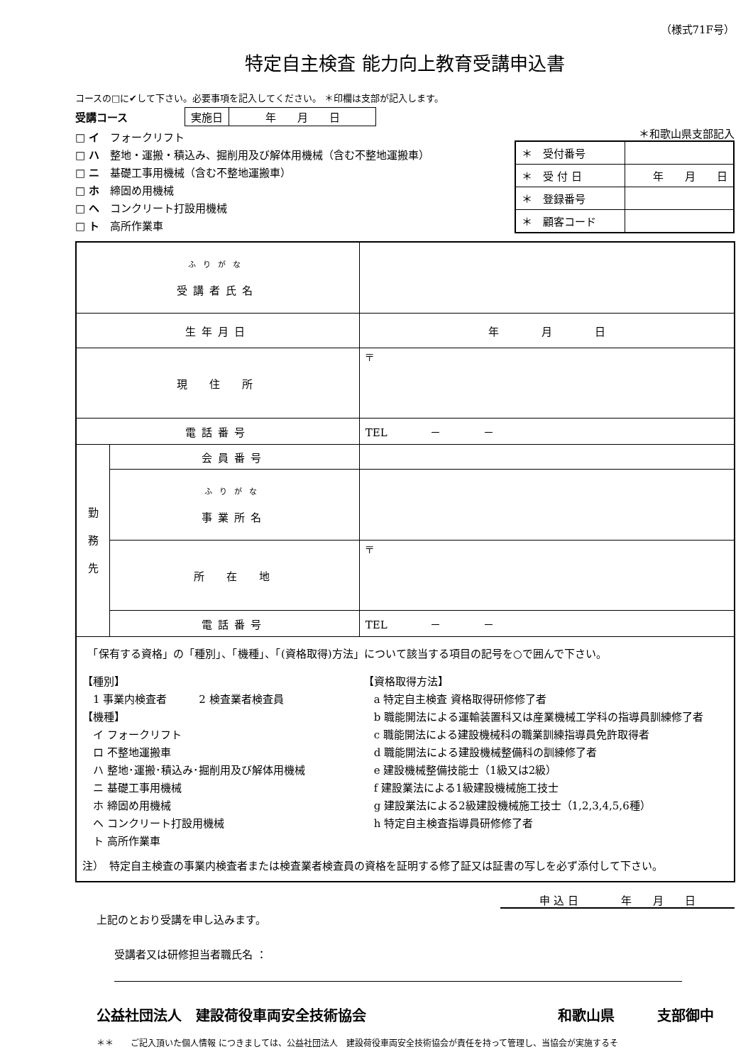（様式71F号）
特定自主検査 能力向上教育受講申込書
コースの□に✔して下さい。必要事項を記入してください。 ＊印欄は支部が記入します。
受講コース
| 実施日 | 年 月 日 |
□ イ　フォークリフト
□ ハ　整地・運搬・積込み、掘削用及び解体用機械（含む不整地運搬車）
□ ニ　基礎工事用機械（含む不整地運搬車）
□ ホ　締固め用機械
□ ヘ　コンクリート打設用機械
□ ト　高所作業車
＊和歌山県支部記入
| ＊ 受付番号 | |
| ＊ 受 付 日 | 年 月 日 |
| ＊ 登録番号 | |
| ＊ 顧客コード | |
| ふりがな 受講者氏名 | | |
| 生年月日 | | 年 月 日 |
| 現 住 所 | | 〒 |
| 電話番号 | | TEL － － |
| 勤 務 先 | 会員番号 | |
| | ふりがな 事業所名 | |
| | 所 在 地 | 〒 |
| | 電話番号 | TEL － － |
| 「保有する資格」の「種別」、「機種」、「(資格取得)方法」について該当する項目の記号を○で囲んで下さい。 【種別】 1 事業内検査者 2 検査業者検査員 【機種】 イ フォークリフト ロ 不整地運搬車 ハ 整地･運搬･積込み･掘削用及び解体用機械 ニ 基礎工事用機械 ホ 締固め用機械 ヘ コンクリート打設用機械 ト 高所作業車 【資格取得方法】 a 特定自主検査 資格取得研修修了者 b 職能開法による運輸装置科又は産業機械工学科の指導員訓練修了者 c 職能開法による建設機械科の職業訓練指導員免許取得者 d 職能開法による建設機械整備科の訓練修了者 e 建設機械整備技能士（1級又は2級） f 建設業法による1級建設機械施工技士 g 建設業法による2級建設機械施工技士（1,2,3,4,5,6種） h 特定自主検査指導員研修修了者 注） 特定自主検査の事業内検査者または検査業者検査員の資格を証明する修了証又は証書の写しを必ず添付して下さい。 | | |
申 込 日　　　　年　　月　　日
上記のとおり受講を申し込みます。
受講者又は研修担当者職氏名 ：
公益社団法人　建設荷役車両安全技術協会 和歌山県　　　支部御中
＊＊　　ご記入頂いた個人情報 につきましては、公益社団法人　建設荷役車両安全技術協会が責任を持って管理し、当協会が実施するそ